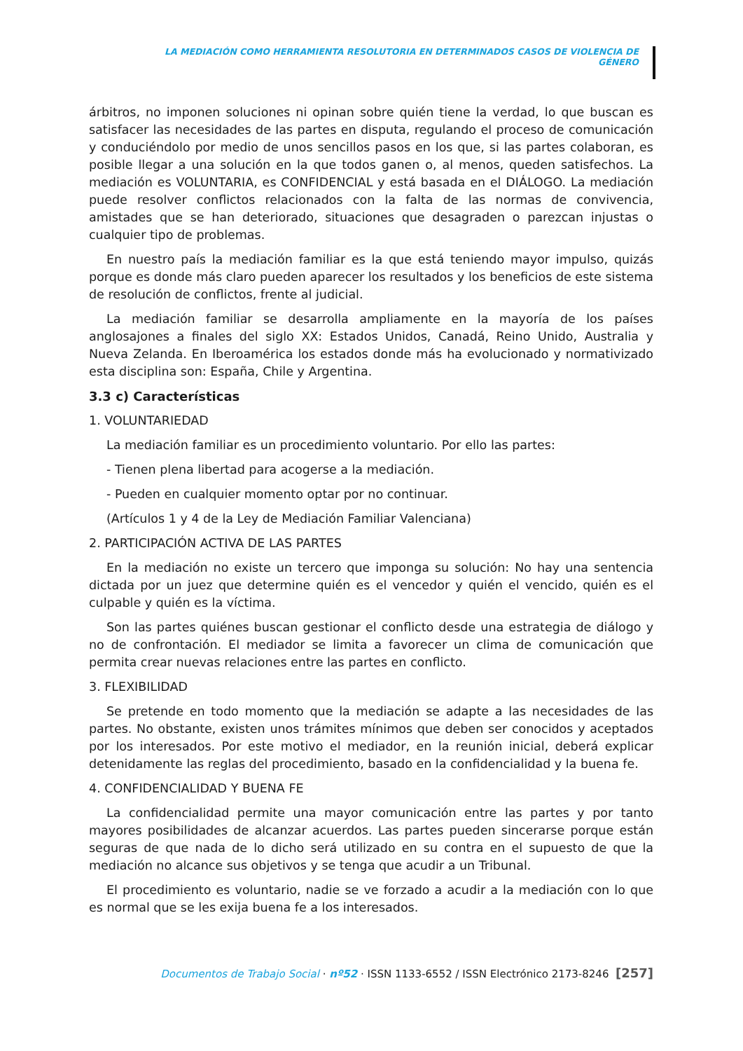LA MEDIACIÓN COMO HERRAMIENTA RESOLUTORIA EN DETERMINADOS CASOS DE VIOLENCIA DE GÉNERO
árbitros, no imponen soluciones ni opinan sobre quién tiene la verdad, lo que buscan es satisfacer las necesidades de las partes en disputa, regulando el proceso de comunicación y conduciéndolo por medio de unos sencillos pasos en los que, si las partes colaboran, es posible llegar a una solución en la que todos ganen o, al menos, queden satisfechos. La mediación es VOLUNTARIA, es CONFIDENCIAL y está basada en el DIÁLOGO. La mediación puede resolver conflictos relacionados con la falta de las normas de convivencia, amistades que se han deteriorado, situaciones que desagraden o parezcan injustas o cualquier tipo de problemas.
En nuestro país la mediación familiar es la que está teniendo mayor impulso, quizás porque es donde más claro pueden aparecer los resultados y los beneficios de este sistema de resolución de conflictos, frente al judicial.
La mediación familiar se desarrolla ampliamente en la mayoría de los países anglosajones a finales del siglo XX: Estados Unidos, Canadá, Reino Unido, Australia y Nueva Zelanda. En Iberoamérica los estados donde más ha evolucionado y normativizado esta disciplina son: España, Chile y Argentina.
3.3 c) Características
1. VOLUNTARIEDAD
La mediación familiar es un procedimiento voluntario. Por ello las partes:
- Tienen plena libertad para acogerse a la mediación.
- Pueden en cualquier momento optar por no continuar.
(Artículos 1 y 4 de la Ley de Mediación Familiar Valenciana)
2. PARTICIPACIÓN ACTIVA DE LAS PARTES
En la mediación no existe un tercero que imponga su solución: No hay una sentencia dictada por un juez que determine quién es el vencedor y quién el vencido, quién es el culpable y quién es la víctima.
Son las partes quiénes buscan gestionar el conflicto desde una estrategia de diálogo y no de confrontación. El mediador se limita a favorecer un clima de comunicación que permita crear nuevas relaciones entre las partes en conflicto.
3. FLEXIBILIDAD
Se pretende en todo momento que la mediación se adapte a las necesidades de las partes. No obstante, existen unos trámites mínimos que deben ser conocidos y aceptados por los interesados. Por este motivo el mediador, en la reunión inicial, deberá explicar detenidamente las reglas del procedimiento, basado en la confidencialidad y la buena fe.
4. CONFIDENCIALIDAD Y BUENA FE
La confidencialidad permite una mayor comunicación entre las partes y por tanto mayores posibilidades de alcanzar acuerdos. Las partes pueden sincerarse porque están seguras de que nada de lo dicho será utilizado en su contra en el supuesto de que la mediación no alcance sus objetivos y se tenga que acudir a un Tribunal.
El procedimiento es voluntario, nadie se ve forzado a acudir a la mediación con lo que es normal que se les exija buena fe a los interesados.
Documentos de Trabajo Social · nº52 · ISSN 1133-6552 / ISSN Electrónico 2173-8246 [257]